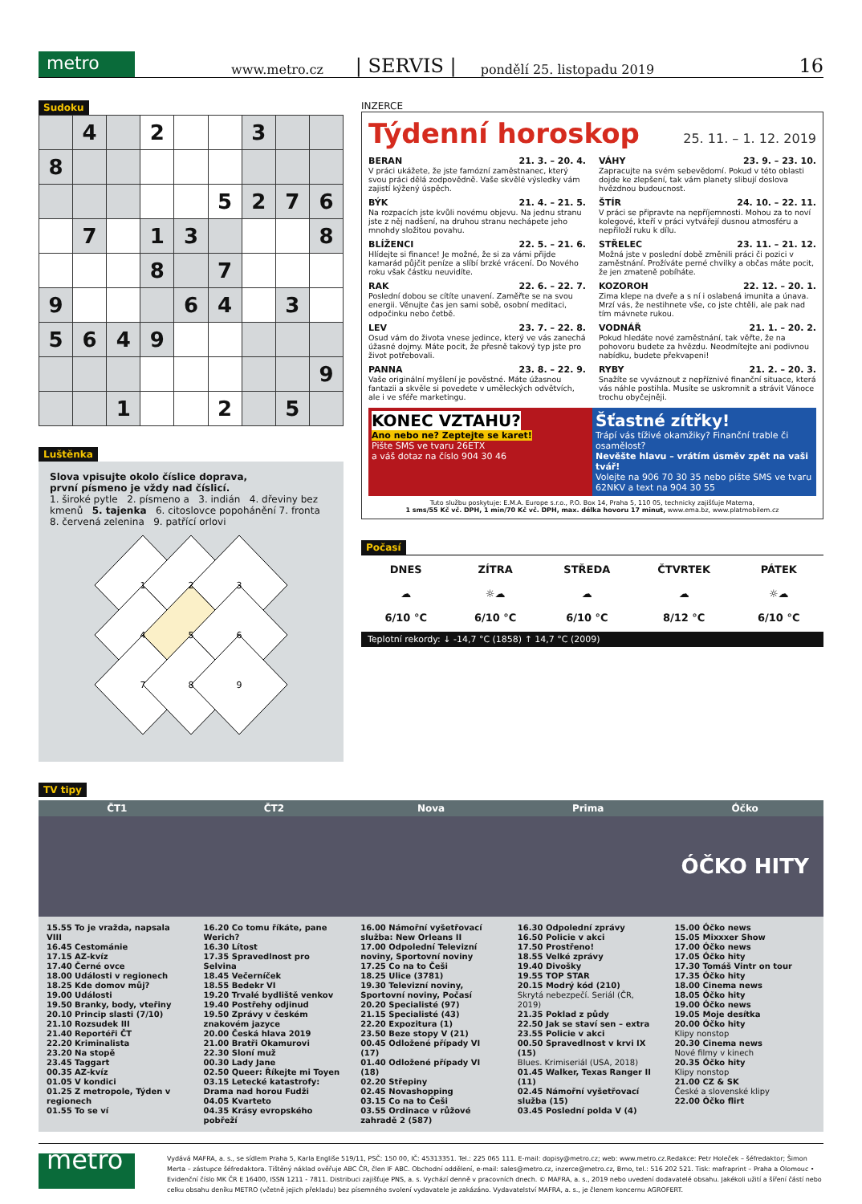metro
www.metro.cz | SERVIS | pondělí 25. listopadu 2019 16
Sudoku
| | 4 | | 2 | | | 3 | | |
| 8 | | | | | | | | |
| | | | | | 5 | 2 | 7 | 6 |
| | 7 | | 1 | 3 | | | | 8 |
| | | | 8 | | 7 | | | |
| 9 | | | | 6 | 4 | | 3 | |
| 5 | 6 | 4 | 9 | | | | | |
| | | | | | | | | 9 |
| | | 1 | | | 2 | | 5 | |
Luštěnka
Slova vpisujte okolo číslice doprava,
první písmeno je vždy nad číslicí.
1. široké pytle 2. písmeno a 3. indián 4. dřeviny bez kmenů 5. tajenka 6. citoslovce popohánění 7. fronta 8. červená zelenina 9. patřící orlovi
1
2
3
4
5
6
7
8
9
INZERCE
Týdenní horoskop 25. 11. – 1. 12. 2019
BERAN 21. 3. – 20. 4.
V práci ukážete, že jste famózní zaměstnanec, který svou práci dělá zodpovědně. Vaše skvělé výsledky vám zajistí kýžený úspěch.
VÁHY 23. 9. – 23. 10.
Zapracujte na svém sebevědomí. Pokud v této oblasti dojde ke zlepšení, tak vám planety slibují doslova hvězdnou budoucnost.
BÝK 21. 4. – 21. 5.
Na rozpacích jste kvůli novému objevu. Na jednu stranu jste z něj nadšení, na druhou stranu nechápete jeho mnohdy složitou povahu.
ŠTÍR 24. 10. – 22. 11.
V práci se připravte na nepříjemnosti. Mohou za to noví kolegové, kteří v práci vytvářejí dusnou atmosféru a nepřiloží ruku k dílu.
BLÍŽENCI 22. 5. – 21. 6.
Hlídejte si finance! Je možné, že si za vámi přijde kamarád půjčit peníze a slíbí brzké vrácení. Do Nového roku však částku neuvidíte.
STŘELEC 23. 11. – 21. 12.
Možná jste v poslední době změnili práci či pozici v zaměstnání. Prožíváte perné chvilky a občas máte pocit, že jen zmateně pobíháte.
RAK 22. 6. – 22. 7.
Poslední dobou se cítíte unavení. Zaměřte se na svou energii. Věnujte čas jen sami sobě, osobní meditaci, odpočinku nebo četbě.
KOZOROH 22. 12. – 20. 1.
Zima klepe na dveře a s ní i oslabená imunita a únava. Mrzí vás, že nestihnete vše, co jste chtěli, ale pak nad tím mávnete rukou.
LEV 23. 7. – 22. 8.
Osud vám do života vnese jedince, který ve vás zanechá úžasné dojmy. Máte pocit, že přesně takový typ jste pro život potřebovali.
VODNÁŘ 21. 1. – 20. 2.
Pokud hledáte nové zaměstnání, tak věřte, že na pohovoru budete za hvězdu. Neodmítejte ani podivnou nabídku, budete překvapeni!
PANNA 23. 8. – 22. 9.
Vaše originální myšlení je pověstné. Máte úžasnou fantazii a skvěle si povedete v uměleckých odvětvích, ale i ve sféře marketingu.
RYBY 21. 2. – 20. 3.
Snažíte se vyváznout z nepříznivé finanční situace, která vás náhle postihla. Musíte se uskromnit a strávit Vánoce trochu obyčejněji.
KONEC VZTAHU?
Ano nebo ne? Zeptejte se karet!
Pište SMS ve tvaru 26ETX
a váš dotaz na číslo 904 30 46
Šťastné zítřky!
Trápí vás tíživé okamžiky? Finanční trable či osamělost?
Nevěšte hlavu – vrátím úsměv zpět na vaši tvář!
Volejte na 906 70 30 35 nebo pište SMS ve tvaru 62NKV a text na 904 30 55
Tuto službu poskytuje: E.M.A. Europe s.r.o., P.O. Box 14, Praha 5, 110 05, technicky zajišťuje Materna,
1 sms/55 Kč vč. DPH, 1 min/70 Kč vč. DPH, max. délka hovoru 17 minut, www.ema.bz, www.platmobilem.cz
Počasí
DNES
☁
6/10 °C
ZÍTRA
☼☁
6/10 °C
STŘEDA
☁
6/10 °C
ČTVRTEK
☁
8/12 °C
PÁTEK
☼☁
6/10 °C
Teplotní rekordy: ↓ -14,7 °C (1858) ↑ 14,7 °C (2009)
TV tipy
ČT1
15.55 To je vražda, napsala VIII
16.45 Cestománie
17.15 AZ-kvíz
17.40 Černé ovce
18.00 Události v regionech
18.25 Kde domov můj?
19.00 Události
19.50 Branky, body, vteřiny
20.10 Princip slasti (7/10)
21.10 Rozsudek III
21.40 Reportéři ČT
22.20 Kriminalista
23.20 Na stopě
23.45 Taggart
00.35 AZ-kvíz
01.05 V kondici
01.25 Z metropole, Týden v regionech
01.55 To se ví
ČT2
16.20 Co tomu říkáte, pane Werich?
16.30 Lítost
17.35 Spravedlnost pro Selvina
18.45 Večerníček
18.55 Bedekr VI
19.20 Trvalé bydliště venkov
19.40 Postřehy odjinud
19.50 Zprávy v českém znakovém jazyce
20.00 Česká hlava 2019
21.00 Bratři Okamurovi
22.30 Sloní muž
00.30 Lady Jane
02.50 Queer: Říkejte mi Toyen
03.15 Letecké katastrofy: Drama nad horou Fudži
04.05 Kvarteto
04.35 Krásy evropského pobřeží
Nova
16.00 Námořní vyšetřovací služba: New Orleans II
17.00 Odpolední Televizní noviny, Sportovní noviny
17.25 Co na to Češi
18.25 Ulice (3781)
19.30 Televizní noviny, Sportovní noviny, Počasí
20.20 Specialisté (97)
21.15 Specialisté (43)
22.20 Expozitura (1)
23.50 Beze stopy V (21)
00.45 Odložené případy VI (17)
01.40 Odložené případy VI (18)
02.20 Střepiny
02.45 Novashopping
03.15 Co na to Češi
03.55 Ordinace v růžové zahradě 2 (587)
Prima
16.30 Odpolední zprávy
16.50 Policie v akci
17.50 Prostřeno!
18.55 Velké zprávy
19.40 Divošky
19.55 TOP STAR
20.15 Modrý kód (210)
Skrytá nebezpečí. Seriál (ČR, 2019)
21.35 Poklad z půdy
22.50 Jak se staví sen – extra
23.55 Policie v akci
00.50 Spravedlnost v krvi IX (15)
Blues. Krimiseriál (USA, 2018)
01.45 Walker, Texas Ranger II (11)
02.45 Námořní vyšetřovací služba (15)
03.45 Poslední polda V (4)
Óčko
ÓČKO HITY
15.00 Óčko news
15.05 Mixxxer Show
17.00 Óčko news
17.05 Óčko hity
17.30 Tomáš Vintr on tour
17.35 Óčko hity
18.00 Cinema news
18.05 Óčko hity
19.00 Óčko news
19.05 Moje desítka
20.00 Óčko hity
Klipy nonstop
20.30 Cinema news
Nové filmy v kinech
20.35 Óčko hity
Klipy nonstop
21.00 CZ & SK
České a slovenské klipy
22.00 Óčko flirt
metro
Vydává MAFRA, a. s., se sídlem Praha 5, Karla Engliše 519/11, PSČ: 150 00, IČ: 45313351. Tel.: 225 065 111. E-mail: dopisy@metro.cz; web: www.metro.cz.Redakce: Petr Holeček – šéfredaktor; Šimon Merta – zástupce šéfredaktora. Tištěný náklad ověřuje ABC ČR, člen IF ABC. Obchodní oddělení, e-mail: sales@metro.cz, inzerce@metro.cz, Brno, tel.: 516 202 521. Tisk: mafraprint – Praha a Olomouc • Evidenční číslo MK ČR E 16400, ISSN 1211 - 7811. Distribuci zajišťuje PNS, a. s. Vychází denně v pracovních dnech. © MAFRA, a. s., 2019 nebo uvedení dodavatelé obsahu. Jakékoli užití a šíření částí nebo celku obsahu deníku METRO (včetně jejich překladu) bez písemného svolení vydavatele je zakázáno. Vydavatelství MAFRA, a. s., je členem koncernu AGROFERT.